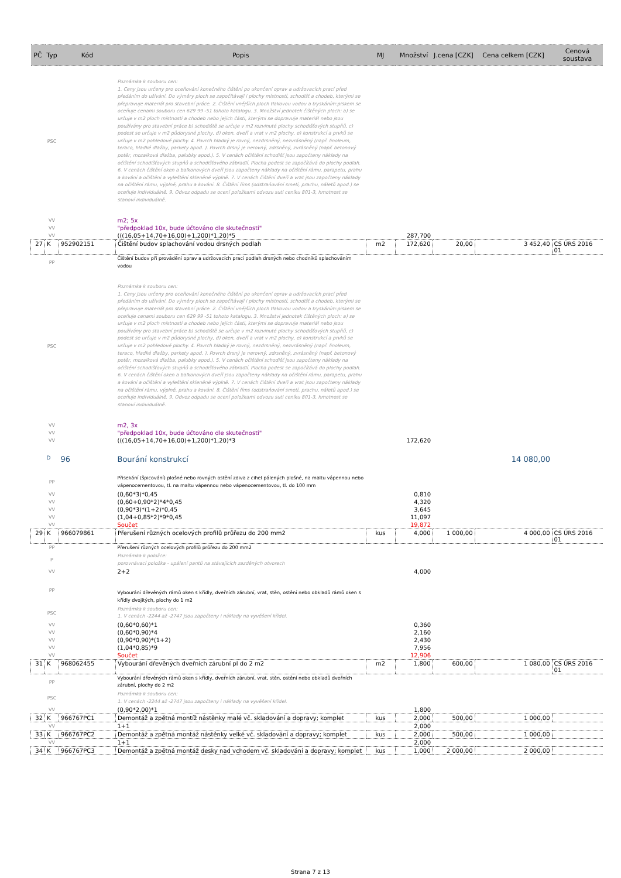| PČ | Typ | Kód | Popis | MJ | Množství | J.cena [CZK] | Cena celkem [CZK] | Cenová soustava |
| --- | --- | --- | --- | --- | --- | --- | --- | --- |
| | PSC | | Poznámka k souboru cen: 1. Ceny jsou určeny pro oceňování konečného čištění po ukončení oprav a udržovacích prací před předáním do užívání. Do výměry ploch se započítávají i plochy místností, schodišť a chodeb, kterými se přepravuje materiál pro stavební práce. 2. Čištění vnějších ploch tlakovou vodou a tryskáním:piskem se oceňuje cenami souboru cen 629 99 -51 tohoto katalogu. 3. Množství jednotek čištěných ploch: a) se určuje v m2 ploch místností a chodeb nebo jejich části, kterými se dopravuje materiál nebo jsou používány pro stavební práce b) schodiště se určuje v m2 rozvinuté plochy schodišťových stupňů, c) podest se určuje v m2 půdorysné plochy, d) oken, dveří a vrat v m2 plochy, e) konstrukcí a prvků se určuje v m2 pohledové plochy. 4. Povrch hladký je rovný, nezdrsněný, nezvrásněný (např. linoleum, teraco, hladké dlažby, parkety apod. ). Povrch drsný je nerovný, zdrsněný, zvrásněný (např. betonový potěr, mozaiková dlažba, palubky apod.). 5. V cenách očištění schodišť jsou započteny náklady na očištění schodišťových stupňů a schodišťového zábradlí. Plocha podest se započítává do plochy podlah. 6. V cenách čištění oken a balkonových dveří jsou započteny náklady na očištění rámu, parapetu, prahu a kování a očištění a vyleštění skleněné výplně. 7. V cenách čištění dveří a vrat jsou započteny náklady na očištění rámu, výplně, prahu a kování. 8. Čištění říms (odstraňování smetí, prachu, náletů apod.) se oceňuje individuálně. 9. Odvoz odpadu se ocení položkami odvozu suti ceníku 801-3, hmotnost se stanoví individuálně. | | | | | |
| | VV | | m2; 5x | | | | | |
| | VV | | "předpoklad 10x, bude účtováno dle skutečnosti" | | | | | |
| | VV | | (((16,05+14,70+16,00)+1,200)*1,20)*5 | | 287,700 | | | |
| 27 | K | 952902151 | Čištění budov splachování vodou drsných podlah | m2 | 172,620 | 20,00 | 3 452,40 | CS ÚRS 2016 01 |
| | PP | | Čištění budov při provádění oprav a udržovacích prací podlah drsných nebo chodníků splachováním vodou | | | | | |
| | PSC | | Poznámka k souboru cen: 1. Ceny jsou určeny pro oceňování konečného čištění po ukončení oprav a udržovacích prací před předáním do užívání. Do výměry ploch se započítávají i plochy místností, schodišť a chodeb, kterými se přepravuje materiál pro stavební práce. 2. Čištění vnějších ploch tlakovou vodou a tryskáním:piskem se oceňuje cenami souboru cen 629 99 -51 tohoto katalogu. 3. Množství jednotek čištěných ploch: a) se určuje v m2 ploch místností a chodeb nebo jejich části, kterými se dopravuje materiál nebo jsou používány pro stavební práce b) schodiště se určuje v m2 rozvinuté plochy schodišťových stupňů, c) podest se určuje v m2 půdorysné plochy, d) oken, dveří a vrat v m2 plochy, e) konstrukcí a prvků se určuje v m2 pohledové plochy. 4. Povrch hladký je rovný, nezdrsněný, nezvrásněný (např. linoleum, teraco, hladké dlažby, parkety apod. ). Povrch drsný je nerovný, zdrsněný, zvrásněný (např. betonový potěr, mozaiková dlažba, palubky apod.). 5. V cenách očištění schodišť jsou započteny náklady na očištění schodišťových stupňů a schodišťového zábradlí. Plocha podest se započítává do plochy podlah. 6. V cenách čištění oken a balkonových dveří jsou započteny náklady na očištění rámu, parapetu, prahu a kování a očištění a vyleštění skleněné výplně. 7. V cenách čištění dveří a vrat jsou započteny náklady na očištění rámu, výplně, prahu a kování. 8. Čištění říms (odstraňování smetí, prachu, náletů apod.) se oceňuje individuálně. 9. Odvoz odpadu se ocení položkami odvozu suti ceníku 801-3, hmotnost se stanoví individuálně. | | | | | |
| | VV | | m2, 3x | | | | | |
| | VV | | "předpoklad 10x, bude účtováno dle skutečnosti" | | | | | |
| | VV | | (((16,05+14,70+16,00)+1,200)*1,20)*3 | | 172,620 | | | |
| | D | 96 | Bourání konstrukcí | | | | 14 080,00 | |
| | PP | | Přisekání (špicování) plošné nebo rovných ostění zdiva z cihel pálených plošné, na maltu vápennou nebo vápenocementovou, tl. na maltu vápennou nebo vápenocementovou, tl. do 100 mm | | | | | |
| | VV | | (0,60*3)*0,45 | | 0,810 | | | |
| | VV | | (0,60+0,90*2)*4*0,45 | | 4,320 | | | |
| | VV | | (0,90*3)*(1+2)*0,45 | | 3,645 | | | |
| | VV | | (1,04+0,85*2)*9*0,45 | | 11,097 | | | |
| | VV | | Součet | | 19,872 | | | |
| 29 | K | 966079861 | Přerušení různých ocelových profilů průřezu do 200 mm2 | kus | 4,000 | 1 000,00 | 4 000,00 | CS ÚRS 2016 01 |
| | PP | | Přerušení různých ocelových profilů průřezu do 200 mm2 | | | | | |
| | P | | Poznámka k položce: porovnávací položka - upálení pantů na stávajících zazděných otvorech | | | | | |
| | VV | | 2+2 | | 4,000 | | | |
| | PP | | Vybourání dřevěných rámů oken s křídly, dveřních zárubní, vrat, stěn, ostění nebo obkladů rámů oken s křídly dvojitých, plochy do 1 m2 | | | | | |
| | PSC | | Poznámka k souboru cen: 1. V cenách -2244 až -2747 jsou započteny i náklady na vyvěšení křídel. | | | | | |
| | VV | | (0,60*0,60)*1 | | 0,360 | | | |
| | VV | | (0,60*0,90)*4 | | 2,160 | | | |
| | VV | | (0,90*0,90)*(1+2) | | 2,430 | | | |
| | VV | | (1,04*0,85)*9 | | 7,956 | | | |
| | VV | | Součet | | 12,906 | | | |
| 31 | K | 968062455 | Vybourání dřevěných dveřních zárubní pl do 2 m2 | m2 | 1,800 | 600,00 | 1 080,00 | CS ÚRS 2016 01 |
| | PP | | Vybourání dřevěných rámů oken s křídly, dveřních zárubní, vrat, stěn, ostění nebo obkladů dveřních zárubní, plochy do 2 m2 | | | | | |
| | PSC | | Poznámka k souboru cen: 1. V cenách -2244 až -2747 jsou započteny i náklady na vyvěšení křídel. | | | | | |
| | VV | | (0,90*2,00)*1 | | 1,800 | | | |
| 32 | K | 966767PC1 | Demontáž a zpětná montíž nástěnky malé vč. skladování a dopravy; komplet | kus | 2,000 | 500,00 | 1 000,00 | |
| | VV | | 1+1 | | 2,000 | | | |
| 33 | K | 966767PC2 | Demontáž a zpětná montáž nástěnky velké vč. skladování a dopravy; komplet | kus | 2,000 | 500,00 | 1 000,00 | |
| | VV | | 1+1 | | 2,000 | | | |
| 34 | K | 966767PC3 | Demontáž a zpětná montáž desky nad vchodem vč. skladování a dopravy; komplet | kus | 1,000 | 2 000,00 | 2 000,00 | |
Strana 7 z 13